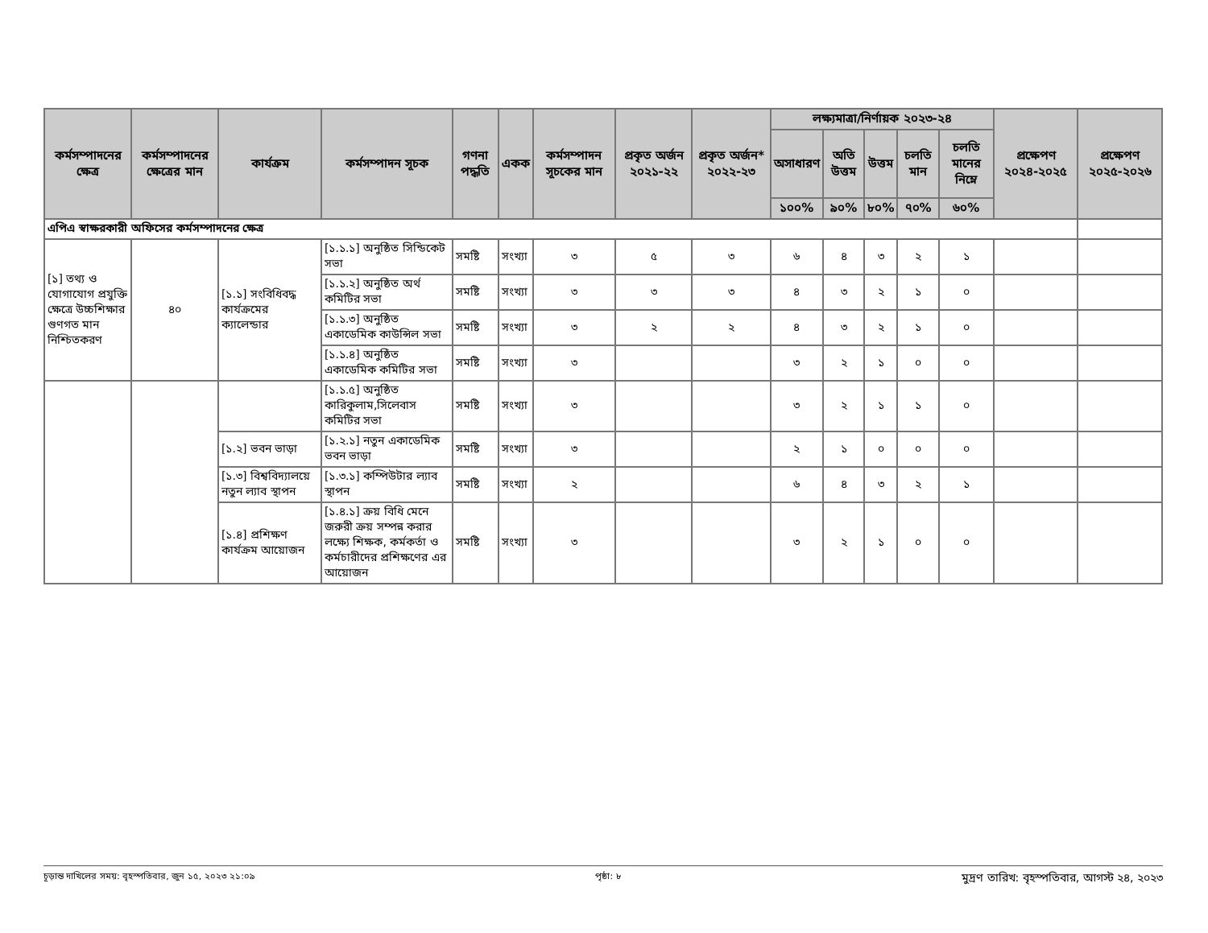| কর্মসম্পাদনের ক্ষেত্র | কর্মসম্পাদনের ক্ষেত্রের মান | কার্যক্রম | কর্মসম্পাদন সূচক | গণনা পদ্ধতি | একক | কর্মসম্পাদন সূচকের মান | প্রকৃত অর্জন ২০২১-২২ | প্রকৃত অর্জন* ২০২২-২৩ | লক্ষ্যমাত্রা/নির্ণায়ক ২০২৩-২৪ | | | | | প্রক্ষেপণ ২০২৪-২০২৫ | প্রক্ষেপণ ২০২৫-২০২৬ |
| --- | --- | --- | --- | --- | --- | --- | --- | --- | --- | --- | --- | --- | --- | --- | --- |
| | | | | | | | | | অসাধারণ | অতি উত্তম | উত্তম | চলতি মান | চলতি মানের নিম্নে | | |
| | | | | | | | | | ১০০% | ৯০% | ৮০% | ৭০% | ৬০% | | |
| এপিএ স্বাক্ষরকারী অফিসের কর্মসম্পাদনের ক্ষেত্র | | | | | | | | | | | | | | | |
| [১] তথ্য ও যোগাযোগ প্রযুক্তি ক্ষেত্রে উচ্চশিক্ষার গুণগত মান নিশ্চিতকরণ | ৪০ | [১.১] সংবিধিবদ্ধ কার্যক্রমের ক্যালেন্ডার | [১.১.১] অনুষ্ঠিত সিন্ডিকেট সভা | সমষ্টি | সংখ্যা | ৩ | ৫ | ৩ | ৬ | ৪ | ৩ | ২ | ১ | | |
| | | | [১.১.২] অনুষ্ঠিত অর্থ কমিটির সভা | সমষ্টি | সংখ্যা | ৩ | ৩ | ৩ | ৪ | ৩ | ২ | ১ | ০ | | |
| | | | [১.১.৩] অনুষ্ঠিত একাডেমিক কাউন্সিল সভা | সমষ্টি | সংখ্যা | ৩ | ২ | ২ | ৪ | ৩ | ২ | ১ | ০ | | |
| | | | [১.১.৪] অনুষ্ঠিত একাডেমিক কমিটির সভা | সমষ্টি | সংখ্যা | ৩ | | | ৩ | ২ | ১ | ০ | ০ | | |
| | | | [১.১.৫] অনুষ্ঠিত কারিকুলাম,সিলেবাস কমিটির সভা | সমষ্টি | সংখ্যা | ৩ | | | ৩ | ২ | ১ | ১ | ০ | | |
| | | [১.২] ভবন ভাড়া | [১.২.১] নতুন একাডেমিক ভবন ভাড়া | সমষ্টি | সংখ্যা | ৩ | | | ২ | ১ | ০ | ০ | ০ | | |
| | | [১.৩] বিশ্ববিদ্যালয়ে নতুন ল্যাব স্থাপন | [১.৩.১] কম্পিউটার ল্যাব স্থাপন | সমষ্টি | সংখ্যা | ২ | | | ৬ | ৪ | ৩ | ২ | ১ | | |
| | | [১.৪] প্রশিক্ষণ কার্যক্রম আয়োজন | [১.৪.১] ক্রয় বিধি মেনে জরুরী ক্রয় সম্পন্ন করার লক্ষ্যে শিক্ষক, কর্মকর্তা ও কর্মচারীদের প্রশিক্ষণের এর আয়োজন | সমষ্টি | সংখ্যা | ৩ | | | ৩ | ২ | ১ | ০ | ০ | | |
চূড়ান্ত দাখিলের সময়: বৃহস্পতিবার, জুন ১৫, ২০২৩ ২১:০৯ পৃষ্ঠা: ৮ মুদ্রণ তারিখ: বৃহস্পতিবার, আগস্ট ২৪, ২০২৩